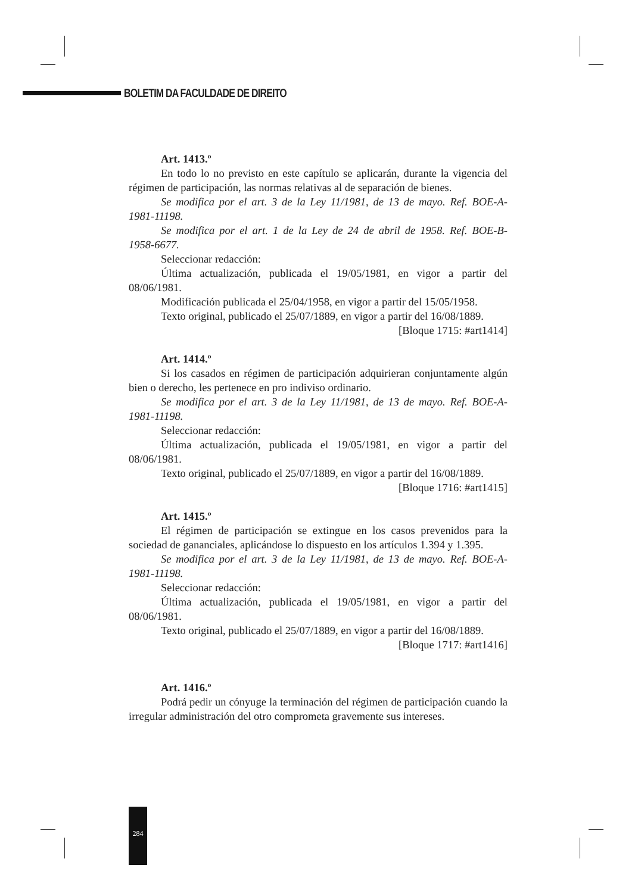BOLETIM DA FACULDADE DE DIREITO
Art. 1413.º
En todo lo no previsto en este capítulo se aplicarán, durante la vigencia del régimen de participación, las normas relativas al de separación de bienes.
Se modifica por el art. 3 de la Ley 11/1981, de 13 de mayo. Ref. BOE-A-1981-11198.
Se modifica por el art. 1 de la Ley de 24 de abril de 1958. Ref. BOE-B-1958-6677.
Seleccionar redacción:
Última actualización, publicada el 19/05/1981, en vigor a partir del 08/06/1981.
Modificación publicada el 25/04/1958, en vigor a partir del 15/05/1958.
Texto original, publicado el 25/07/1889, en vigor a partir del 16/08/1889.
[Bloque 1715: #art1414]
Art. 1414.º
Si los casados en régimen de participación adquirieran conjuntamente algún bien o derecho, les pertenece en pro indiviso ordinario.
Se modifica por el art. 3 de la Ley 11/1981, de 13 de mayo. Ref. BOE-A-1981-11198.
Seleccionar redacción:
Última actualización, publicada el 19/05/1981, en vigor a partir del 08/06/1981.
Texto original, publicado el 25/07/1889, en vigor a partir del 16/08/1889.
[Bloque 1716: #art1415]
Art. 1415.º
El régimen de participación se extingue en los casos prevenidos para la sociedad de gananciales, aplicándose lo dispuesto en los artículos 1.394 y 1.395.
Se modifica por el art. 3 de la Ley 11/1981, de 13 de mayo. Ref. BOE-A-1981-11198.
Seleccionar redacción:
Última actualización, publicada el 19/05/1981, en vigor a partir del 08/06/1981.
Texto original, publicado el 25/07/1889, en vigor a partir del 16/08/1889.
[Bloque 1717: #art1416]
Art. 1416.º
Podrá pedir un cónyuge la terminación del régimen de participación cuando la irregular administración del otro comprometa gravemente sus intereses.
284